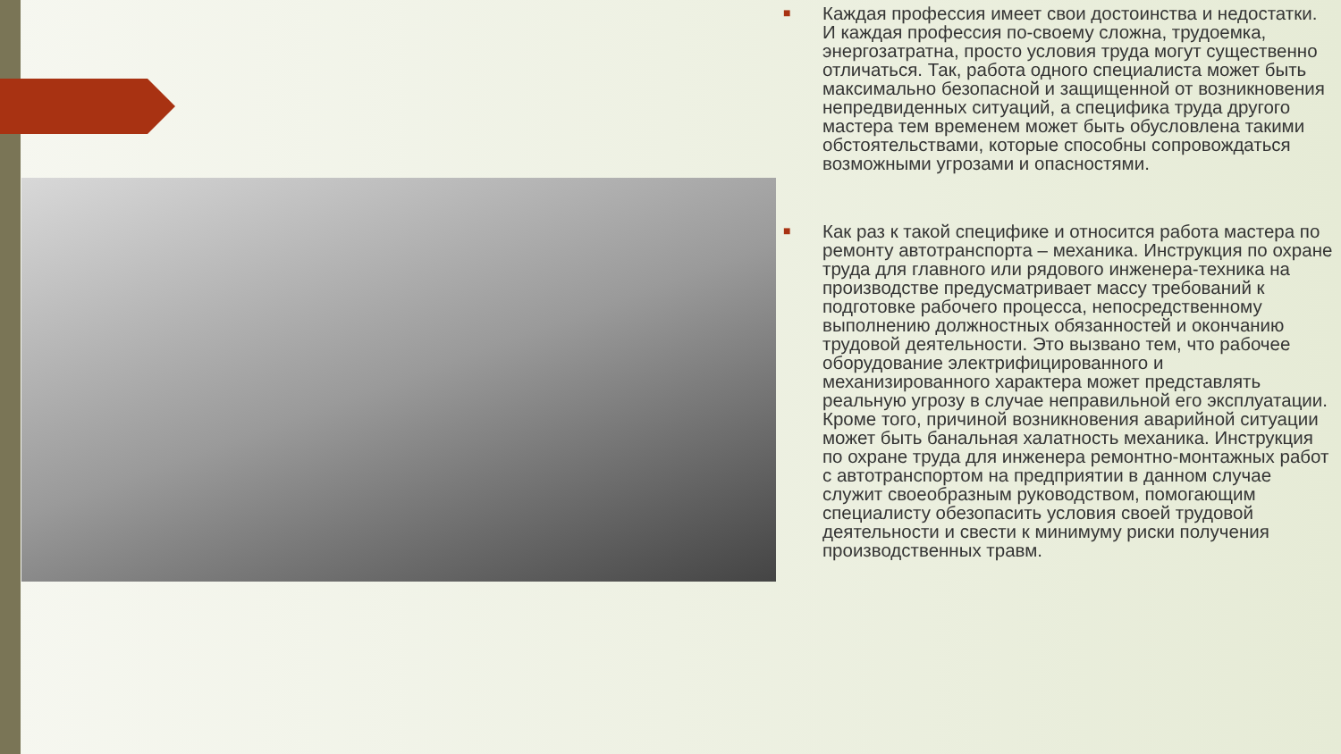■ Каждая профессия имеет свои достоинства и недостатки. И каждая профессия по-своему сложна, трудоемка, энергозатратна, просто условия труда могут существенно отличаться. Так, работа одного специалиста может быть максимально безопасной и защищенной от возникновения непредвиденных ситуаций, а специфика труда другого мастера тем временем может быть обусловлена такими обстоятельствами, которые способны сопровождаться возможными угрозами и опасностями.
■ Как раз к такой специфике и относится работа мастера по ремонту автотранспорта – механика. Инструкция по охране труда для главного или рядового инженера-техника на производстве предусматривает массу требований к подготовке рабочего процесса, непосредственному выполнению должностных обязанностей и окончанию трудовой деятельности. Это вызвано тем, что рабочее оборудование электрифицированного и механизированного характера может представлять реальную угрозу в случае неправильной его эксплуатации. Кроме того, причиной возникновения аварийной ситуации может быть банальная халатность механика. Инструкция по охране труда для инженера ремонтно-монтажных работ с автотранспортом на предприятии в данном случае служит своеобразным руководством, помогающим специалисту обезопасить условия своей трудовой деятельности и свести к минимуму риски получения производственных травм.